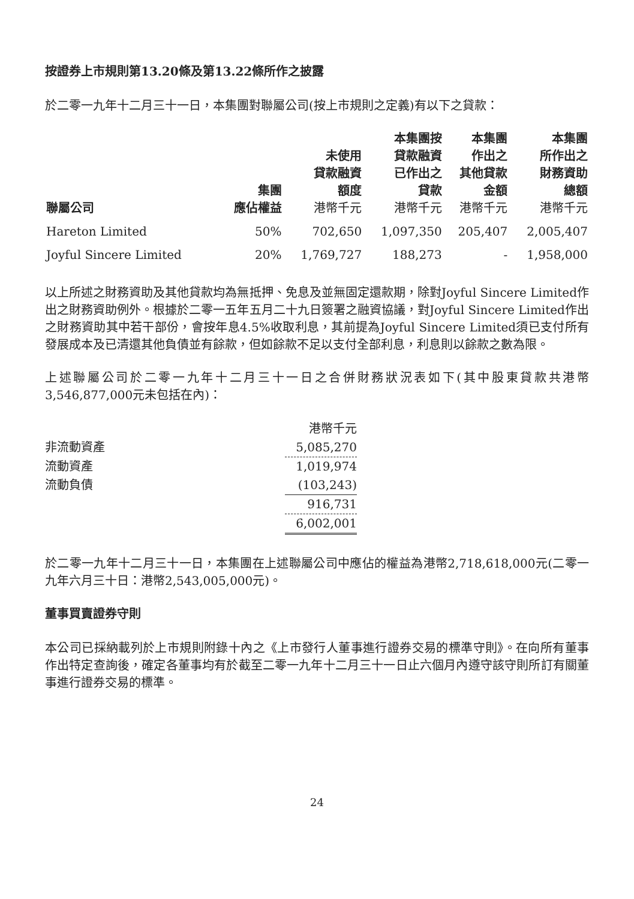按證券上市規則第13.20條及第13.22條所作之披露
於二零一九年十二月三十一日，本集團對聯屬公司(按上市規則之定義)有以下之貸款：
| 聯屬公司 | 集團 應佔權益 | 未使用 貸款融資 額度 港幣千元 | 本集團按 貸款融資 已作出之 貸款 港幣千元 | 本集團 作出之 其他貸款 金額 港幣千元 | 本集團 所作出之 財務資助 總額 港幣千元 |
| --- | --- | --- | --- | --- | --- |
| Hareton Limited | 50% | 702,650 | 1,097,350 | 205,407 | 2,005,407 |
| Joyful Sincere Limited | 20% | 1,769,727 | 188,273 | - | 1,958,000 |
以上所述之財務資助及其他貸款均為無抵押、免息及並無固定還款期，除對Joyful Sincere Limited作出之財務資助例外。根據於二零一五年五月二十九日簽署之融資協議，對Joyful Sincere Limited作出之財務資助其中若干部份，會按年息4.5%收取利息，其前提為Joyful Sincere Limited須已支付所有發展成本及已清還其他負債並有餘款，但如餘款不足以支付全部利息，利息則以餘款之數為限。
上述聯屬公司於二零一九年十二月三十一日之合併財務狀況表如下(其中股東貸款共港幣3,546,877,000元未包括在內)：
| | 港幣千元 |
| 非流動資產 | 5,085,270 |
| 流動資產 | 1,019,974 |
| 流動負債 | (103,243) |
| | 916,731 |
| | 6,002,001 |
於二零一九年十二月三十一日，本集團在上述聯屬公司中應佔的權益為港幣2,718,618,000元(二零一九年六月三十日：港幣2,543,005,000元)。
董事買賣證券守則
本公司已採納載列於上市規則附錄十內之《上市發行人董事進行證券交易的標準守則》。在向所有董事作出特定查詢後，確定各董事均有於截至二零一九年十二月三十一日止六個月內遵守該守則所訂有關董事進行證券交易的標準。
24